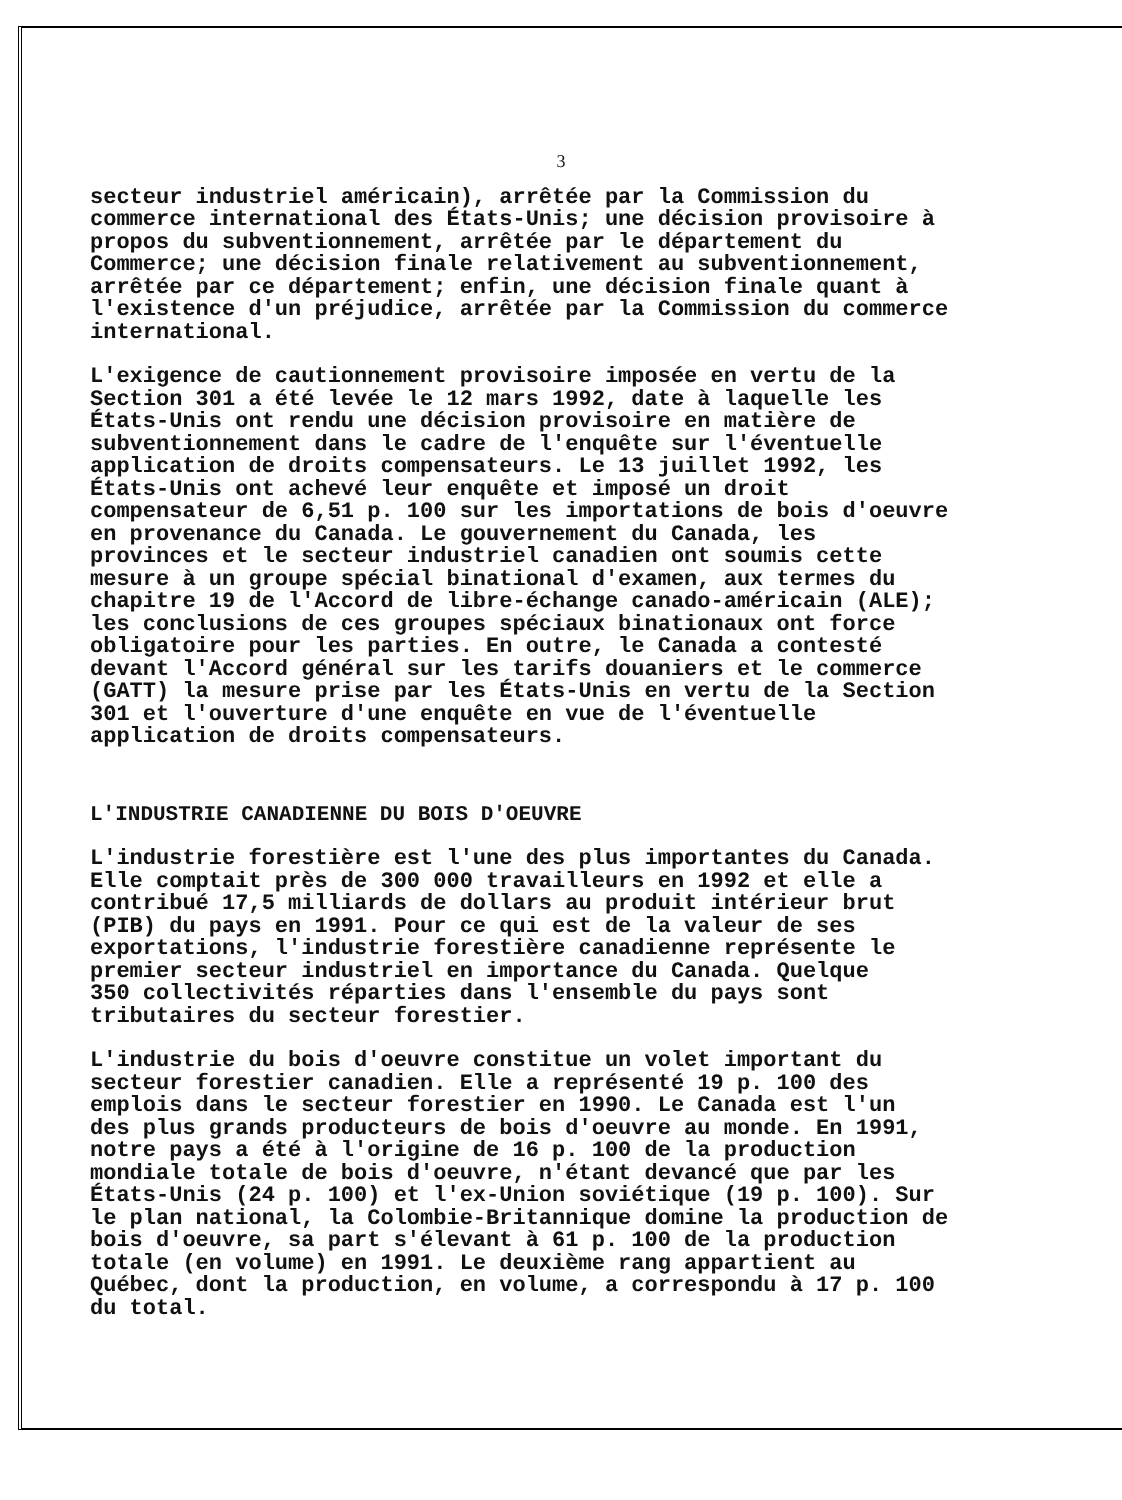3
secteur industriel américain), arrêtée par la Commission du commerce international des États-Unis; une décision provisoire à propos du subventionnement, arrêtée par le département du Commerce; une décision finale relativement au subventionnement, arrêtée par ce département; enfin, une décision finale quant à l'existence d'un préjudice, arrêtée par la Commission du commerce international.
L'exigence de cautionnement provisoire imposée en vertu de la Section 301 a été levée le 12 mars 1992, date à laquelle les États-Unis ont rendu une décision provisoire en matière de subventionnement dans le cadre de l'enquête sur l'éventuelle application de droits compensateurs. Le 13 juillet 1992, les États-Unis ont achevé leur enquête et imposé un droit compensateur de 6,51 p. 100 sur les importations de bois d'oeuvre en provenance du Canada. Le gouvernement du Canada, les provinces et le secteur industriel canadien ont soumis cette mesure à un groupe spécial binational d'examen, aux termes du chapitre 19 de l'Accord de libre-échange canado-américain (ALE); les conclusions de ces groupes spéciaux binationaux ont force obligatoire pour les parties. En outre, le Canada a contesté devant l'Accord général sur les tarifs douaniers et le commerce (GATT) la mesure prise par les États-Unis en vertu de la Section 301 et l'ouverture d'une enquête en vue de l'éventuelle application de droits compensateurs.
L'INDUSTRIE CANADIENNE DU BOIS D'OEUVRE
L'industrie forestière est l'une des plus importantes du Canada. Elle comptait près de 300 000 travailleurs en 1992 et elle a contribué 17,5 milliards de dollars au produit intérieur brut (PIB) du pays en 1991. Pour ce qui est de la valeur de ses exportations, l'industrie forestière canadienne représente le premier secteur industriel en importance du Canada. Quelque 350 collectivités réparties dans l'ensemble du pays sont tributaires du secteur forestier.
L'industrie du bois d'oeuvre constitue un volet important du secteur forestier canadien. Elle a représenté 19 p. 100 des emplois dans le secteur forestier en 1990. Le Canada est l'un des plus grands producteurs de bois d'oeuvre au monde. En 1991, notre pays a été à l'origine de 16 p. 100 de la production mondiale totale de bois d'oeuvre, n'étant devancé que par les États-Unis (24 p. 100) et l'ex-Union soviétique (19 p. 100). Sur le plan national, la Colombie-Britannique domine la production de bois d'oeuvre, sa part s'élevant à 61 p. 100 de la production totale (en volume) en 1991. Le deuxième rang appartient au Québec, dont la production, en volume, a correspondu à 17 p. 100 du total.